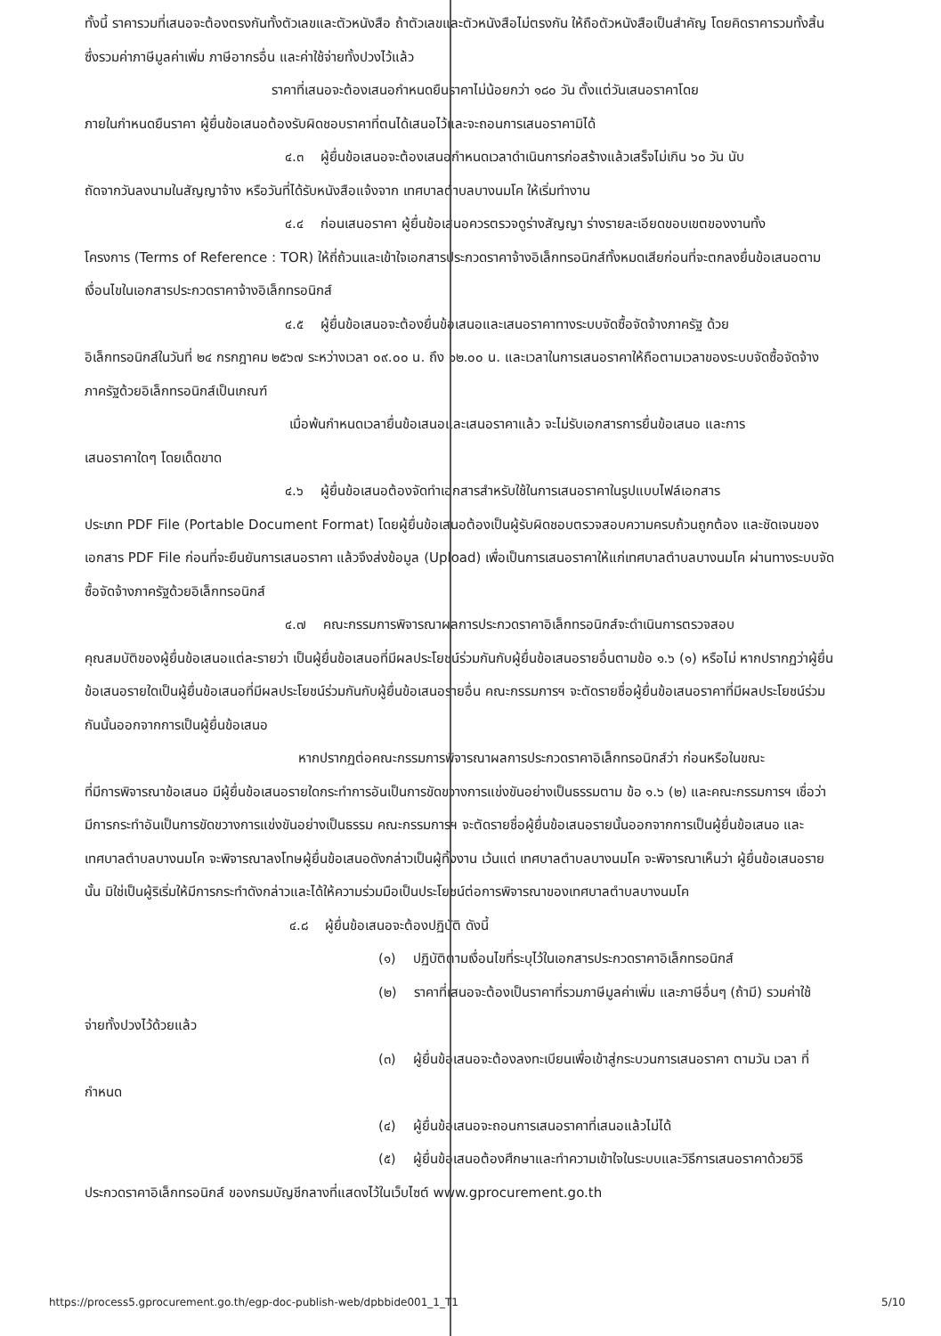ทั้งนี้ ราคารวมที่เสนอจะต้องตรงกันทั้งตัวเลขและตัวหนังสือ ถ้าตัวเลขและตัวหนังสือไม่ตรงกัน ให้ถือตัวหนังสือเป็นสำคัญ โดยคิดราคารวมทั้งสิ้นซึ่งรวมค่าภาษีมูลค่าเพิ่ม ภาษีอากรอื่น และค่าใช้จ่ายทั้งปวงไว้แล้ว
ราคาที่เสนอจะต้องเสนอกำหนดยืนราคาไม่น้อยกว่า ๑๘๐ วัน ตั้งแต่วันเสนอราคาโดย
ภายในกำหนดยืนราคา ผู้ยื่นข้อเสนอต้องรับผิดชอบราคาที่ตนได้เสนอไว้และจะถอนการเสนอราคามิได้
๔.๓ ผู้ยื่นข้อเสนอจะต้องเสนอกำหนดเวลาดำเนินการก่อสร้างแล้วเสร็จไม่เกิน ๖๐ วัน นับ
ถัดจากวันลงนามในสัญญาจ้าง หรือวันที่ได้รับหนังสือแจ้งจาก เทศบาลตำบลบางนมโค ให้เริ่มทำงาน
๔.๔ ก่อนเสนอราคา ผู้ยื่นข้อเสนอควรตรวจดูร่างสัญญา ร่างรายละเอียดขอบเขตของงานทั้ง
โครงการ (Terms of Reference : TOR) ให้ถี่ถ้วนและเข้าใจเอกสารประกวดราคาจ้างอิเล็กทรอนิกส์ทั้งหมดเสียก่อนที่จะตกลงยื่นข้อเสนอตามเงื่อนไขในเอกสารประกวดราคาจ้างอิเล็กทรอนิกส์
๔.๕ ผู้ยื่นข้อเสนอจะต้องยื่นข้อเสนอและเสนอราคาทางระบบจัดซื้อจัดจ้างภาครัฐ ด้วย
อิเล็กทรอนิกส์ในวันที่ ๒๔ กรกฎาคม ๒๕๖๗ ระหว่างเวลา ๐๙.๐๐ น. ถึง ๑๒.๐๐ น. และเวลาในการเสนอราคาให้ถือตามเวลาของระบบจัดซื้อจัดจ้างภาครัฐด้วยอิเล็กทรอนิกส์เป็นเกณฑ์
เมื่อพ้นกำหนดเวลายื่นข้อเสนอและเสนอราคาแล้ว จะไม่รับเอกสารการยื่นข้อเสนอ และการ
เสนอราคาใดๆ โดยเด็ดขาด
๔.๖ ผู้ยื่นข้อเสนอต้องจัดทำเอกสารสำหรับใช้ในการเสนอราคาในรูปแบบไฟล์เอกสาร
ประเภท PDF File (Portable Document Format) โดยผู้ยื่นข้อเสนอต้องเป็นผู้รับผิดชอบตรวจสอบความครบถ้วนถูกต้อง และชัดเจนของเอกสาร PDF File ก่อนที่จะยืนยันการเสนอราคา แล้วจึงส่งข้อมูล (Upload) เพื่อเป็นการเสนอราคาให้แก่เทศบาลตำบลบางนมโค ผ่านทางระบบจัดซื้อจัดจ้างภาครัฐด้วยอิเล็กทรอนิกส์
๔.๗ คณะกรรมการพิจารณาผลการประกวดราคาอิเล็กทรอนิกส์จะดำเนินการตรวจสอบ
คุณสมบัติของผู้ยื่นข้อเสนอแต่ละรายว่า เป็นผู้ยื่นข้อเสนอที่มีผลประโยชน์ร่วมกันกับผู้ยื่นข้อเสนอรายอื่นตามข้อ ๑.๖ (๑) หรือไม่ หากปรากฏว่าผู้ยื่นข้อเสนอรายใดเป็นผู้ยื่นข้อเสนอที่มีผลประโยชน์ร่วมกันกับผู้ยื่นข้อเสนอรายอื่น คณะกรรมการฯ จะตัดรายชื่อผู้ยื่นข้อเสนอราคาที่มีผลประโยชน์ร่วมกันนั้นออกจากการเป็นผู้ยื่นข้อเสนอ
หากปรากฏต่อคณะกรรมการพิจารณาผลการประกวดราคาอิเล็กทรอนิกส์ว่า ก่อนหรือในขณะ
ที่มีการพิจารณาข้อเสนอ มีผู้ยื่นข้อเสนอรายใดกระทำการอันเป็นการขัดขวางการแข่งขันอย่างเป็นธรรมตาม ข้อ ๑.๖ (๒) และคณะกรรมการฯ เชื่อว่ามีการกระทำอันเป็นการขัดขวางการแข่งขันอย่างเป็นธรรม คณะกรรมการฯ จะตัดรายชื่อผู้ยื่นข้อเสนอรายนั้นออกจากการเป็นผู้ยื่นข้อเสนอ และเทศบาลตำบลบางนมโค จะพิจารณาลงโทษผู้ยื่นข้อเสนอดังกล่าวเป็นผู้ทิ้งงาน เว้นแต่ เทศบาลตำบลบางนมโค จะพิจารณาเห็นว่า ผู้ยื่นข้อเสนอรายนั้น มิใช่เป็นผู้ริเริ่มให้มีการกระทำดังกล่าวและได้ให้ความร่วมมือเป็นประโยชน์ต่อการพิจารณาของเทศบาลตำบลบางนมโค
๔.๘ ผู้ยื่นข้อเสนอจะต้องปฏิบัติ ดังนี้
(๑) ปฏิบัติตามเงื่อนไขที่ระบุไว้ในเอกสารประกวดราคาอิเล็กทรอนิกส์
(๒) ราคาที่เสนอจะต้องเป็นราคาที่รวมภาษีมูลค่าเพิ่ม และภาษีอื่นๆ (ถ้ามี) รวมค่าใช้
จ่ายทั้งปวงไว้ด้วยแล้ว
(๓) ผู้ยื่นข้อเสนอจะต้องลงทะเบียนเพื่อเข้าสู่กระบวนการเสนอราคา ตามวัน เวลา ที่
กำหนด
(๔) ผู้ยื่นข้อเสนอจะถอนการเสนอราคาที่เสนอแล้วไม่ได้
(๕) ผู้ยื่นข้อเสนอต้องศึกษาและทำความเข้าใจในระบบและวิธีการเสนอราคาด้วยวิธี
ประกวดราคาอิเล็กทรอนิกส์ ของกรมบัญชีกลางที่แสดงไว้ในเว็บไซต์ www.gprocurement.go.th
https://process5.gprocurement.go.th/egp-doc-publish-web/dpbbide001_1_T1 5/10